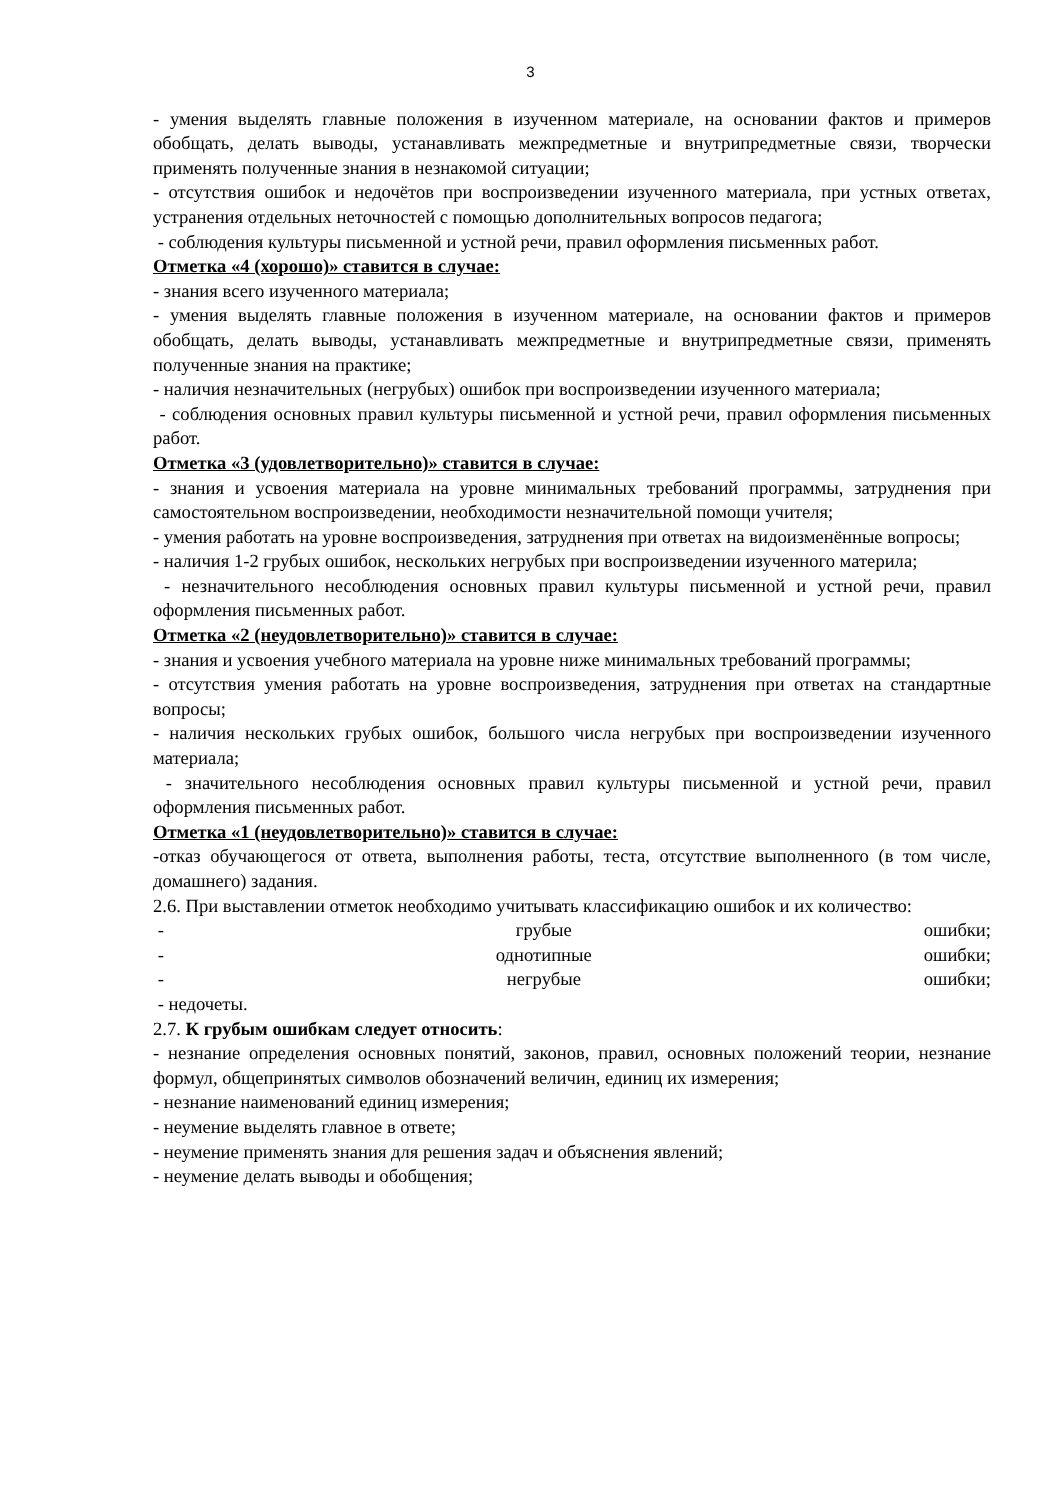3
- умения выделять главные положения в изученном материале, на основании фактов и примеров обобщать, делать выводы, устанавливать межпредметные и внутрипредметные связи, творчески применять полученные знания в незнакомой ситуации;
- отсутствия ошибок и недочётов при воспроизведении изученного материала, при устных ответах, устранения отдельных неточностей с помощью дополнительных вопросов педагога;
- соблюдения культуры письменной и устной речи, правил оформления письменных работ.
Отметка «4 (хорошо)» ставится в случае:
- знания всего изученного материала;
- умения выделять главные положения в изученном материале, на основании фактов и примеров обобщать, делать выводы, устанавливать межпредметные и внутрипредметные связи, применять полученные знания на практике;
- наличия незначительных (негрубых) ошибок при воспроизведении изученного материала;
- соблюдения основных правил культуры письменной и устной речи, правил оформления письменных работ.
Отметка «3 (удовлетворительно)» ставится в случае:
- знания и усвоения материала на уровне минимальных требований программы, затруднения при самостоятельном воспроизведении, необходимости незначительной помощи учителя;
- умения работать на уровне воспроизведения, затруднения при ответах на видоизменённые вопросы;
- наличия 1-2 грубых ошибок, нескольких негрубых при воспроизведении изученного материла;
- незначительного несоблюдения основных правил культуры письменной и устной речи, правил оформления письменных работ.
Отметка «2 (неудовлетворительно)» ставится в случае:
- знания и усвоения учебного материала на уровне ниже минимальных требований программы;
- отсутствия умения работать на уровне воспроизведения, затруднения при ответах на стандартные вопросы;
- наличия нескольких грубых ошибок, большого числа негрубых при воспроизведении изученного материала;
- значительного несоблюдения основных правил культуры письменной и устной речи, правил оформления письменных работ.
Отметка «1 (неудовлетворительно)» ставится в случае:
-отказ обучающегося от ответа, выполнения работы, теста, отсутствие выполненного (в том числе, домашнего) задания.
2.6. При выставлении отметок необходимо учитывать классификацию ошибок и их количество:
- грубые ошибки;
- однотипные ошибки;
- негрубые ошибки;
- недочеты.
2.7. К грубым ошибкам следует относить:
- незнание определения основных понятий, законов, правил, основных положений теории, незнание формул, общепринятых символов обозначений величин, единиц их измерения;
- незнание наименований единиц измерения;
- неумение выделять главное в ответе;
- неумение применять знания для решения задач и объяснения явлений;
- неумение делать выводы и обобщения;